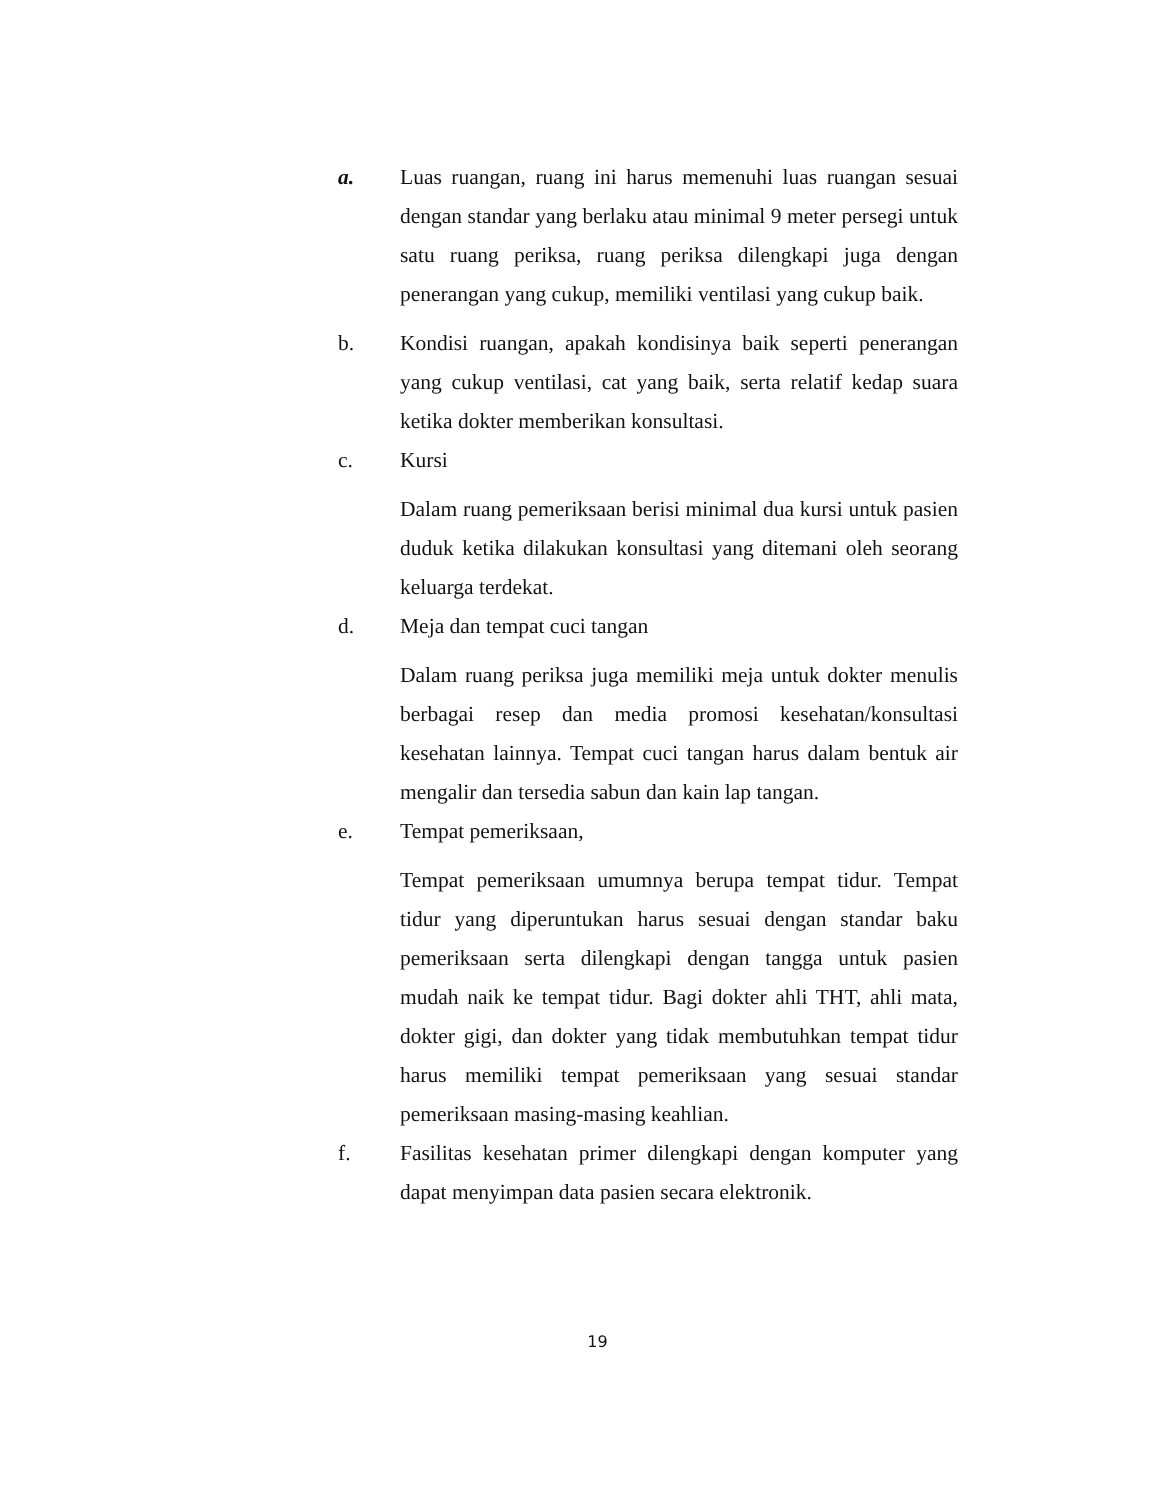a. Luas ruangan, ruang ini harus memenuhi luas ruangan sesuai dengan standar yang berlaku atau minimal 9 meter persegi untuk satu ruang periksa, ruang periksa dilengkapi juga dengan penerangan yang cukup, memiliki ventilasi yang cukup baik.
b. Kondisi ruangan, apakah kondisinya baik seperti penerangan yang cukup ventilasi, cat yang baik, serta relatif kedap suara ketika dokter memberikan konsultasi.
c. Kursi
Dalam ruang pemeriksaan berisi minimal dua kursi untuk pasien duduk ketika dilakukan konsultasi yang ditemani oleh seorang keluarga terdekat.
d. Meja dan tempat cuci tangan
Dalam ruang periksa juga memiliki meja untuk dokter menulis berbagai resep dan media promosi kesehatan/konsultasi kesehatan lainnya. Tempat cuci tangan harus dalam bentuk air mengalir dan tersedia sabun dan kain lap tangan.
e. Tempat pemeriksaan,
Tempat pemeriksaan umumnya berupa tempat tidur. Tempat tidur yang diperuntukan harus sesuai dengan standar baku pemeriksaan serta dilengkapi dengan tangga untuk pasien mudah naik ke tempat tidur. Bagi dokter ahli THT, ahli mata, dokter gigi, dan dokter yang tidak membutuhkan tempat tidur harus memiliki tempat pemeriksaan yang sesuai standar pemeriksaan masing-masing keahlian.
f. Fasilitas kesehatan primer dilengkapi dengan komputer yang dapat menyimpan data pasien secara elektronik.
19